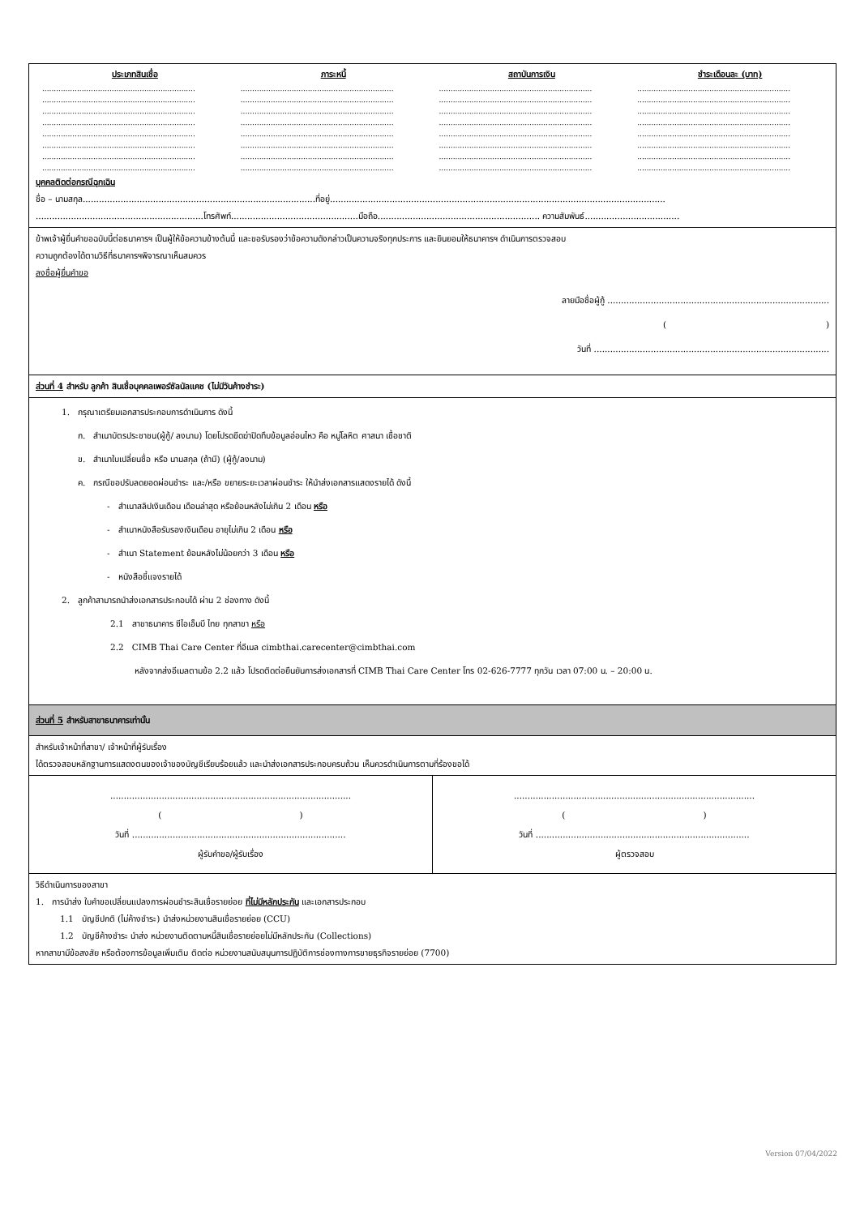| ประเภทสินเชื่อ | ภาระหนี้ | สถาบันการเงิน | ชำระเดือนละ (บาท) |
| --- | --- | --- | --- |
| .................................................................. | .................................................................. | .................................................................. | .................................................................. |
| .................................................................. | .................................................................. | .................................................................. | .................................................................. |
| .................................................................. | .................................................................. | .................................................................. | .................................................................. |
| .................................................................. | .................................................................. | .................................................................. | .................................................................. |
| .................................................................. | .................................................................. | .................................................................. | .................................................................. |
| .................................................................. | .................................................................. | .................................................................. | .................................................................. |
| .................................................................. | .................................................................. | .................................................................. | .................................................................. |
| .................................................................. | .................................................................. | .................................................................. | .................................................................. |
บุคคลติดต่อกรณีฉุกเฉิน
ชื่อ – นามสกุล......................................................................................ที่อยู่............................................................................................................................
..............................................................โทรศัพท์...............................................มือถือ............................................................ ความสัมพันธ์...................................
ข้าพเจ้าผู้ยื่นคำขอฉบับนี้ต่อธนาคารฯ เป็นผู้ให้ข้อความข้างต้นนี้ และขอรับรองว่าข้อความดังกล่าวเป็นความจริงทุกประการ และยินยอมให้ธนาคารฯ ดำเนินการตรวจสอบ
ความถูกต้องได้ตามวิธีที่ธนาคารฯพิจารณาเห็นสมควร
ลงชื่อผู้ยื่นคำขอ
ลายมือชื่อผู้กู้ ..................................................................................
( )
วันที่ .......................................................................................
ส่วนที่ 4 สำหรับ ลูกค้า สินเชื่อบุคคลเพอร์ซัลนัลแคช (ไม่มีวันค้างชำระ)
1. กรุณาเตรียมเอกสารประกอบการดำเนินการ ดังนี้
ก. สำเนาบัตรประชาชน(ผู้กู้/ ลงนาม) โดยโปรดขีดฆ่าปิดทึบข้อมูลอ่อนไหว คือ หมู่โลหิต ศาสนา เชื้อชาติ
ข. สำเนาใบเปลี่ยนชื่อ หรือ นามสกุล (ถ้ามี) (ผู้กู้/ลงนาม)
ค. กรณีขอปรับลดยอดผ่อนชำระ และ/หรือ ขยายระยะเวลาผ่อนชำระ ให้นำส่งเอกสารแสดงรายได้ ดังนี้
- สำเนาสลิปเงินเดือน เดือนล่าสุด หรือย้อนหลังไม่เกิน 2 เดือน หรือ
- สำเนาหนังสือรับรองเงินเดือน อายุไม่เกิน 2 เดือน หรือ
- สำเนา Statement ย้อนหลังไม่น้อยกว่า 3 เดือน หรือ
- หนังสือชี้แจงรายได้
2. ลูกค้าสามารถนำส่งเอกสารประกอบได้ ผ่าน 2 ช่องทาง ดังนี้
2.1 สาขาธนาคาร ซีไอเอ็มบี ไทย ทุกสาขา หรือ
2.2 CIMB Thai Care Center ที่อีเมล cimbthai.carecenter@cimbthai.com
หลังจากส่งอีเมลตามข้อ 2.2 แล้ว โปรดติดต่อยืนยันการส่งเอกสารที่ CIMB Thai Care Center โทร 02-626-7777 ทุกวัน เวลา 07:00 น. – 20:00 น.
ส่วนที่ 5 สำหรับสาขาธนาคารเท่านั้น
สำหรับเจ้าหน้าที่สาขา/ เจ้าหน้าที่ผู้รับเรื่อง
ได้ตรวจสอบหลักฐานการแสดงตนของเจ้าของบัญชีเรียบร้อยแล้ว และนำส่งเอกสารประกอบครบถ้วน เห็นควรดำเนินการตามที่ร้องขอได้
| ......................................................................................... ( ) วันที่ ............................................................................... ผู้รับคำขอ/ผู้รับเรื่อง | ......................................................................................... ( ) วันที่ ............................................................................... ผู้ตรวจสอบ |
วิธีดำเนินการของสาขา
1. การนำส่ง ใบคำขอเปลี่ยนแปลงการผ่อนชำระสินเชื่อรายย่อย ที่ไม่มีหลักประกัน และเอกสารประกอบ
1.1 บัญชีปกติ (ไม่ค้างชำระ) นำส่งหน่วยงานสินเชื่อรายย่อย (CCU)
1.2 บัญชีค้างชำระ นำส่ง หน่วยงานติดตามหนี้สินเชื่อรายย่อยไม่มีหลักประกัน (Collections)
หากสาขามีข้อสงสัย หรือต้องการข้อมูลเพิ่มเติม ติดต่อ หน่วยงานสนับสนุนการปฏิบัติการช่องทางการขายธุรกิจรายย่อย (7700)
Version 07/04/2022